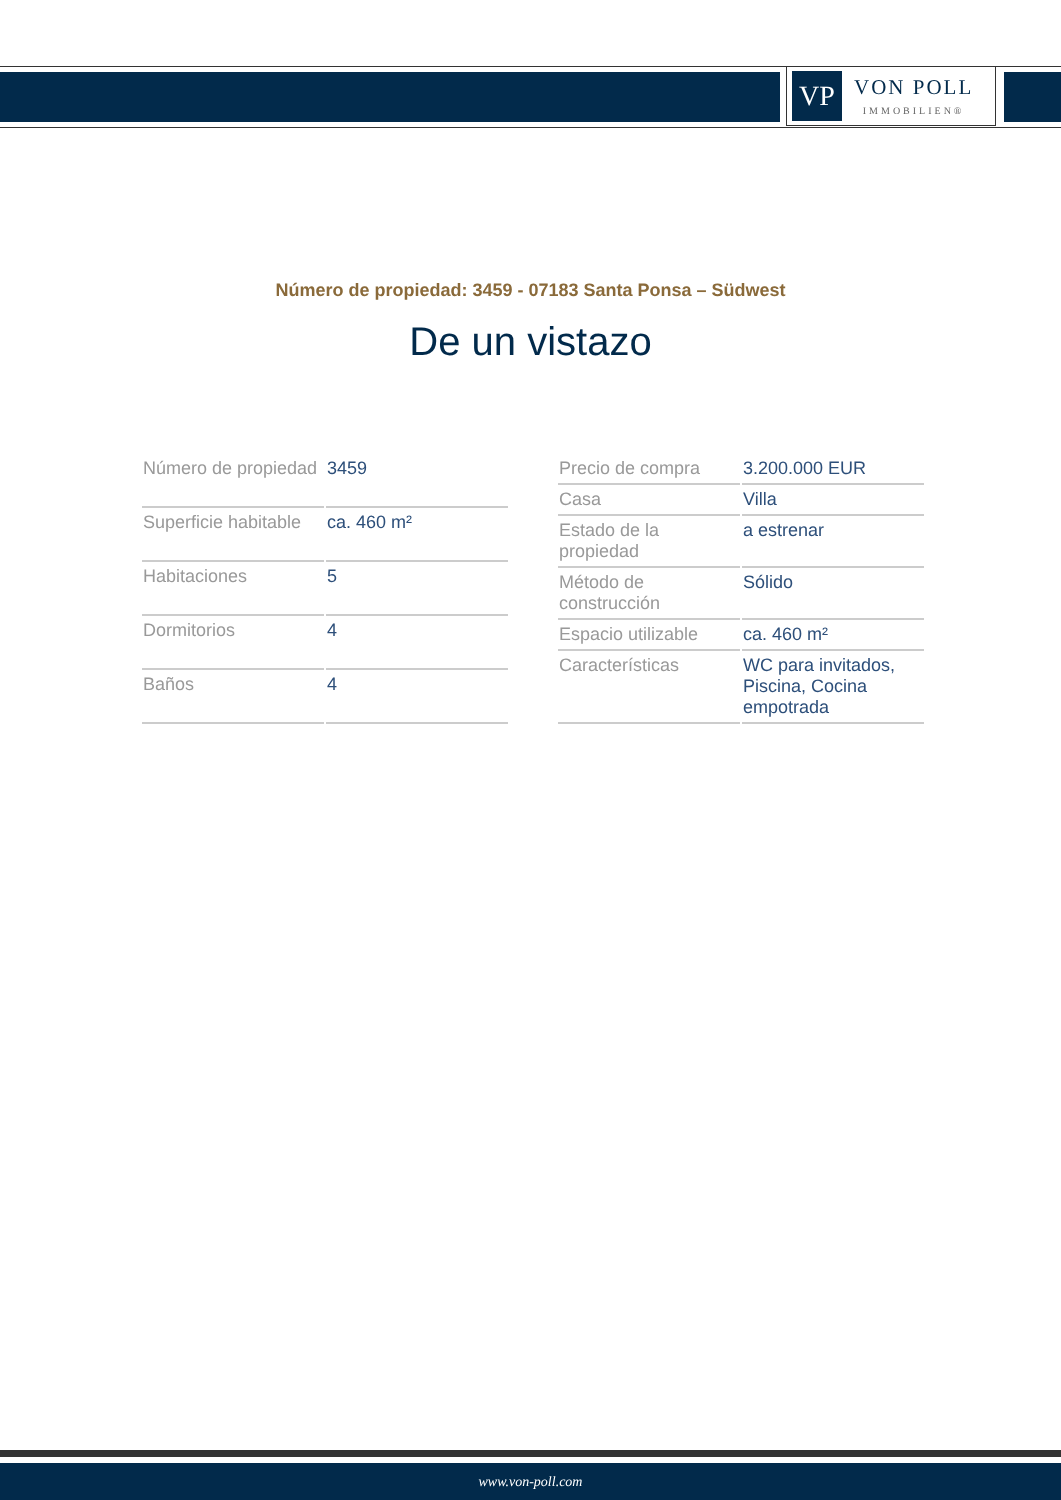VP
VON POLL
IMMOBILIEN®
Número de propiedad: 3459 - 07183 Santa Ponsa – Südwest
De un vistazo
| Número de propiedad | 3459 |
| Superficie habitable | ca. 460 m² |
| Habitaciones | 5 |
| Dormitorios | 4 |
| Baños | 4 |
| Precio de compra | 3.200.000 EUR |
| Casa | Villa |
| Estado de la propiedad | a estrenar |
| Método de construcción | Sólido |
| Espacio utilizable | ca. 460 m² |
| Características | WC para invitados, Piscina, Cocina empotrada |
www.von-poll.com